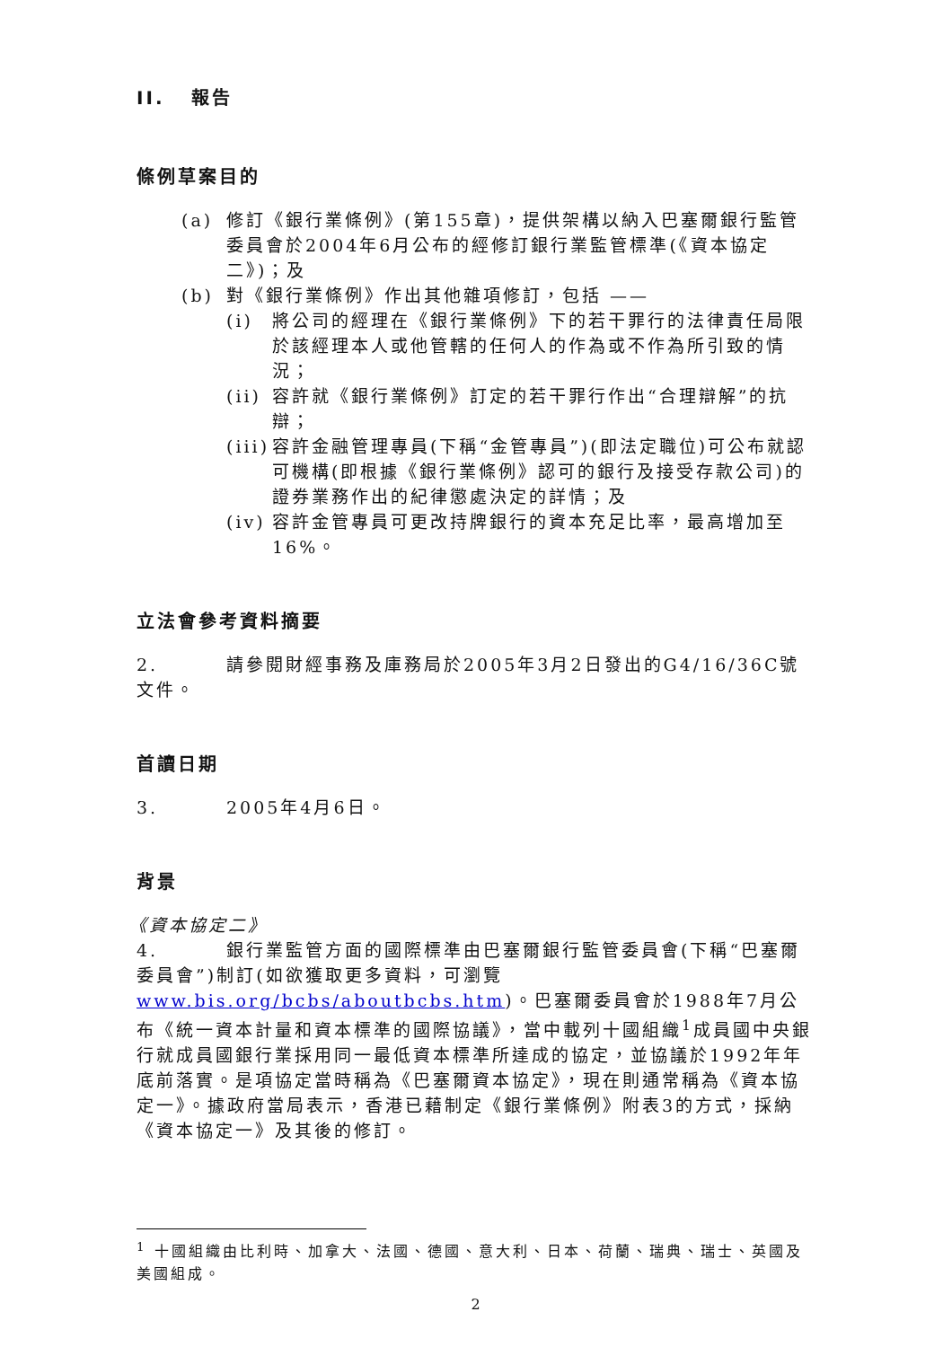II. 報告
條例草案目的
(a) 修訂《銀行業條例》(第155章)，提供架構以納入巴塞爾銀行監管委員會於2004年6月公布的經修訂銀行業監管標準(《資本協定二》)；及
(b) 對《銀行業條例》作出其他雜項修訂，包括 ——
(i) 將公司的經理在《銀行業條例》下的若干罪行的法律責任局限於該經理本人或他管轄的任何人的作為或不作為所引致的情況；
(ii) 容許就《銀行業條例》訂定的若干罪行作出“合理辯解”的抗辯；
(iii) 容許金融管理專員(下稱“金管專員”)(即法定職位)可公布就認可機構(即根據《銀行業條例》認可的銀行及接受存款公司)的證券業務作出的紀律懲處決定的詳情；及
(iv) 容許金管專員可更改持牌銀行的資本充足比率，最高增加至16%。
立法會參考資料摘要
2. 請參閱財經事務及庫務局於2005年3月2日發出的G4/16/36C號文件。
首讀日期
3. 2005年4月6日。
背景
《資本協定二》
4. 銀行業監管方面的國際標準由巴塞爾銀行監管委員會(下稱“巴塞爾委員會”)制訂(如欲獲取更多資料，可瀏覽www.bis.org/bcbs/aboutbcbs.htm)。巴塞爾委員會於1988年7月公布《統一資本計量和資本標準的國際協議》，當中載列十國組織<sup>1</sup>成員國中央銀行就成員國銀行業採用同一最低資本標準所達成的協定，並協議於1992年年底前落實。是項協定當時稱為《巴塞爾資本協定》，現在則通常稱為《資本協定一》。據政府當局表示，香港已藉制定《銀行業條例》附表3的方式，採納《資本協定一》及其後的修訂。
<sup>1</sup> 十國組織由比利時、加拿大、法國、德國、意大利、日本、荷蘭、瑞典、瑞士、英國及美國組成。
2